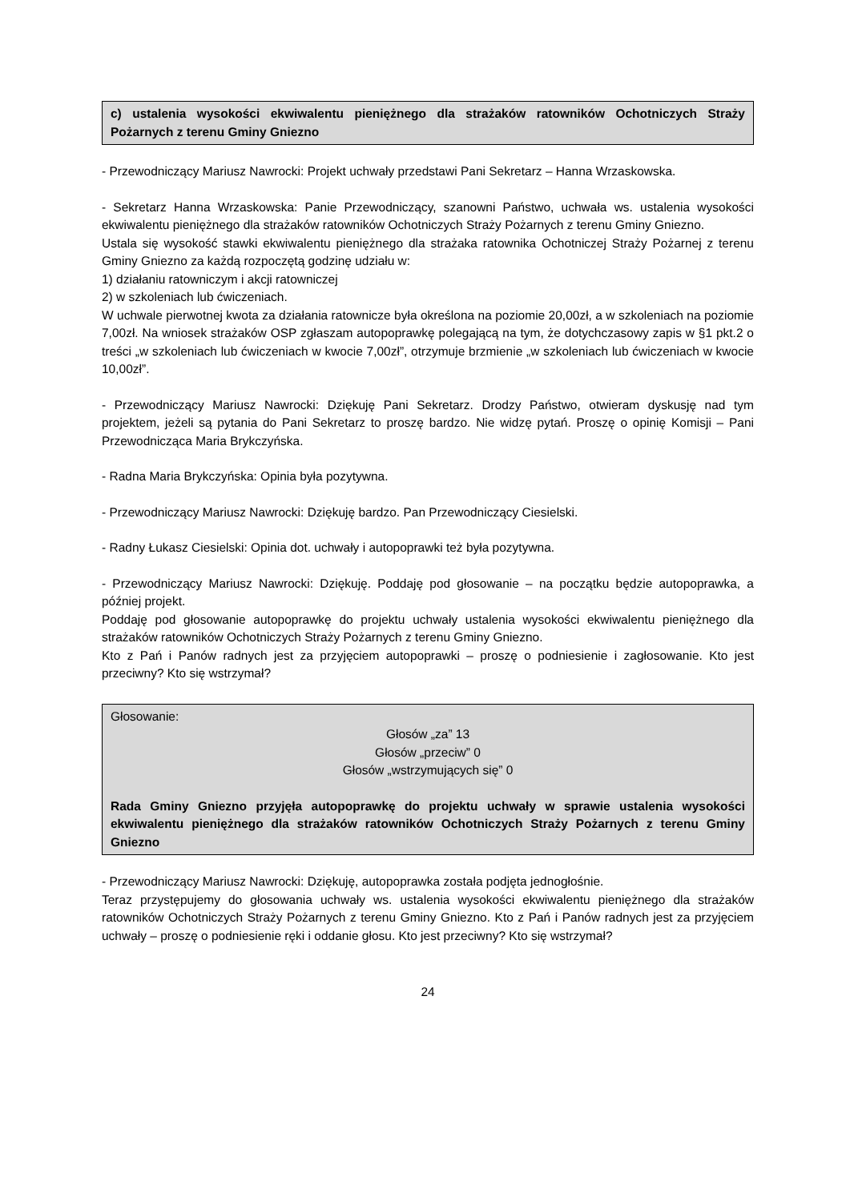c) ustalenia wysokości ekwiwalentu pieniężnego dla strażaków ratowników Ochotniczych Straży Pożarnych z terenu Gminy Gniezno
- Przewodniczący Mariusz Nawrocki: Projekt uchwały przedstawi Pani Sekretarz – Hanna Wrzaskowska.
- Sekretarz Hanna Wrzaskowska: Panie Przewodniczący, szanowni Państwo, uchwała ws. ustalenia wysokości ekwiwalentu pieniężnego dla strażaków ratowników Ochotniczych Straży Pożarnych z terenu Gminy Gniezno.
Ustala się wysokość stawki ekwiwalentu pieniężnego dla strażaka ratownika Ochotniczej Straży Pożarnej z terenu Gminy Gniezno za każdą rozpoczętą godzinę udziału w:
1) działaniu ratowniczym i akcji ratowniczej
2) w szkoleniach lub ćwiczeniach.
W uchwale pierwotnej kwota za działania ratownicze była określona na poziomie 20,00zł, a w szkoleniach na poziomie 7,00zł. Na wniosek strażaków OSP zgłaszam autopoprawkę polegającą na tym, że dotychczasowy zapis w §1 pkt.2 o treści „w szkoleniach lub ćwiczeniach w kwocie 7,00zł”, otrzymuje brzmienie „w szkoleniach lub ćwiczeniach w kwocie 10,00zł”.
- Przewodniczący Mariusz Nawrocki: Dziękuję Pani Sekretarz. Drodzy Państwo, otwieram dyskusję nad tym projektem, jeżeli są pytania do Pani Sekretarz to proszę bardzo. Nie widzę pytań. Proszę o opinię Komisji – Pani Przewodnicząca Maria Brykczyńska.
- Radna Maria Brykczyńska: Opinia była pozytywna.
- Przewodniczący Mariusz Nawrocki: Dziękuję bardzo. Pan Przewodniczący Ciesielski.
- Radny Łukasz Ciesielski: Opinia dot. uchwały i autopoprawki też była pozytywna.
- Przewodniczący Mariusz Nawrocki: Dziękuję. Poddaję pod głosowanie – na początku będzie autopoprawka, a później projekt.
Poddaję pod głosowanie autopoprawkę do projektu uchwały ustalenia wysokości ekwiwalentu pieniężnego dla strażaków ratowników Ochotniczych Straży Pożarnych z terenu Gminy Gniezno.
Kto z Pań i Panów radnych jest za przyjęciem autopoprawki – proszę o podniesienie i zagłosowanie. Kto jest przeciwny? Kto się wstrzymał?
Głosowanie:
Głosów „za” 13
Głosów „przeciw” 0
Głosów „wstrzymujących się” 0
Rada Gminy Gniezno przyjęła autopoprawkę do projektu uchwały w sprawie ustalenia wysokości ekwiwalentu pieniężnego dla strażaków ratowników Ochotniczych Straży Pożarnych z terenu Gminy Gniezno
- Przewodniczący Mariusz Nawrocki: Dziękuję, autopoprawka została podjęta jednogłośnie.
Teraz przystępujemy do głosowania uchwały ws. ustalenia wysokości ekwiwalentu pieniężnego dla strażaków ratowników Ochotniczych Straży Pożarnych z terenu Gminy Gniezno. Kto z Pań i Panów radnych jest za przyjęciem uchwały – proszę o podniesienie ręki i oddanie głosu. Kto jest przeciwny? Kto się wstrzymał?
24